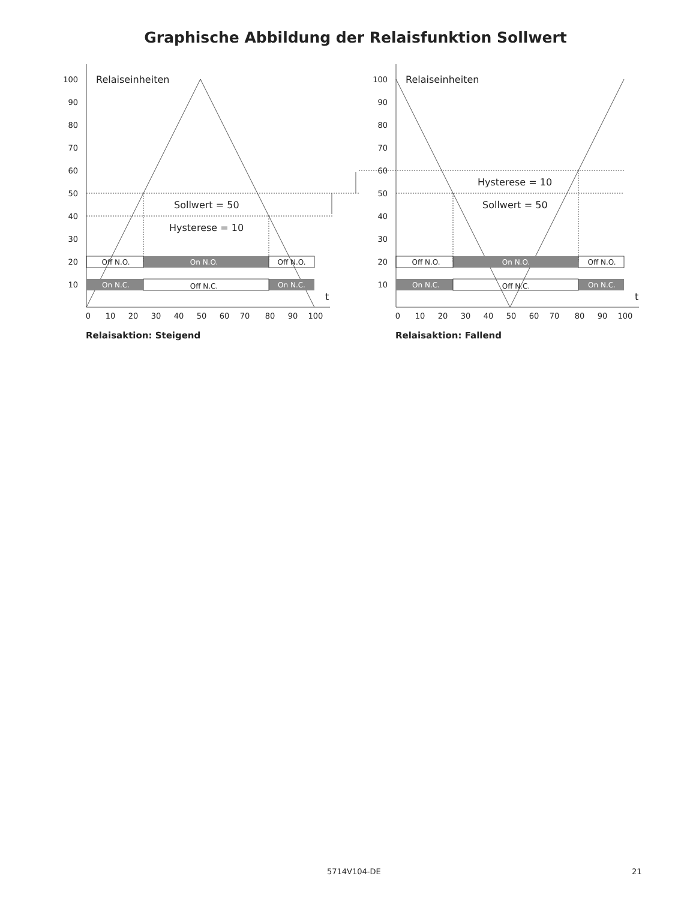Graphische Abbildung der Relaisfunktion Sollwert
Off N.O.
On N.O.
Off N.O.
On N.C.
Off N.C.
On N.C.
Off N.O.
On N.O.
Off N.O.
On N.C.
Off N.C.
On N.C.
100
90
80
70
60
50
40
30
20
10
100
90
80
70
60
50
40
30
20
10
0
10
20
30
40
50
60
70
80
90
100
0
10
20
30
40
50
60
70
80
90
100
Relaiseinheiten
Relaiseinheiten
Sollwert = 50
Hysterese = 10
Hysterese = 10
Sollwert = 50
t
t
Relaisaktion: Steigend
Relaisaktion: Fallend
5714V104-DE 21